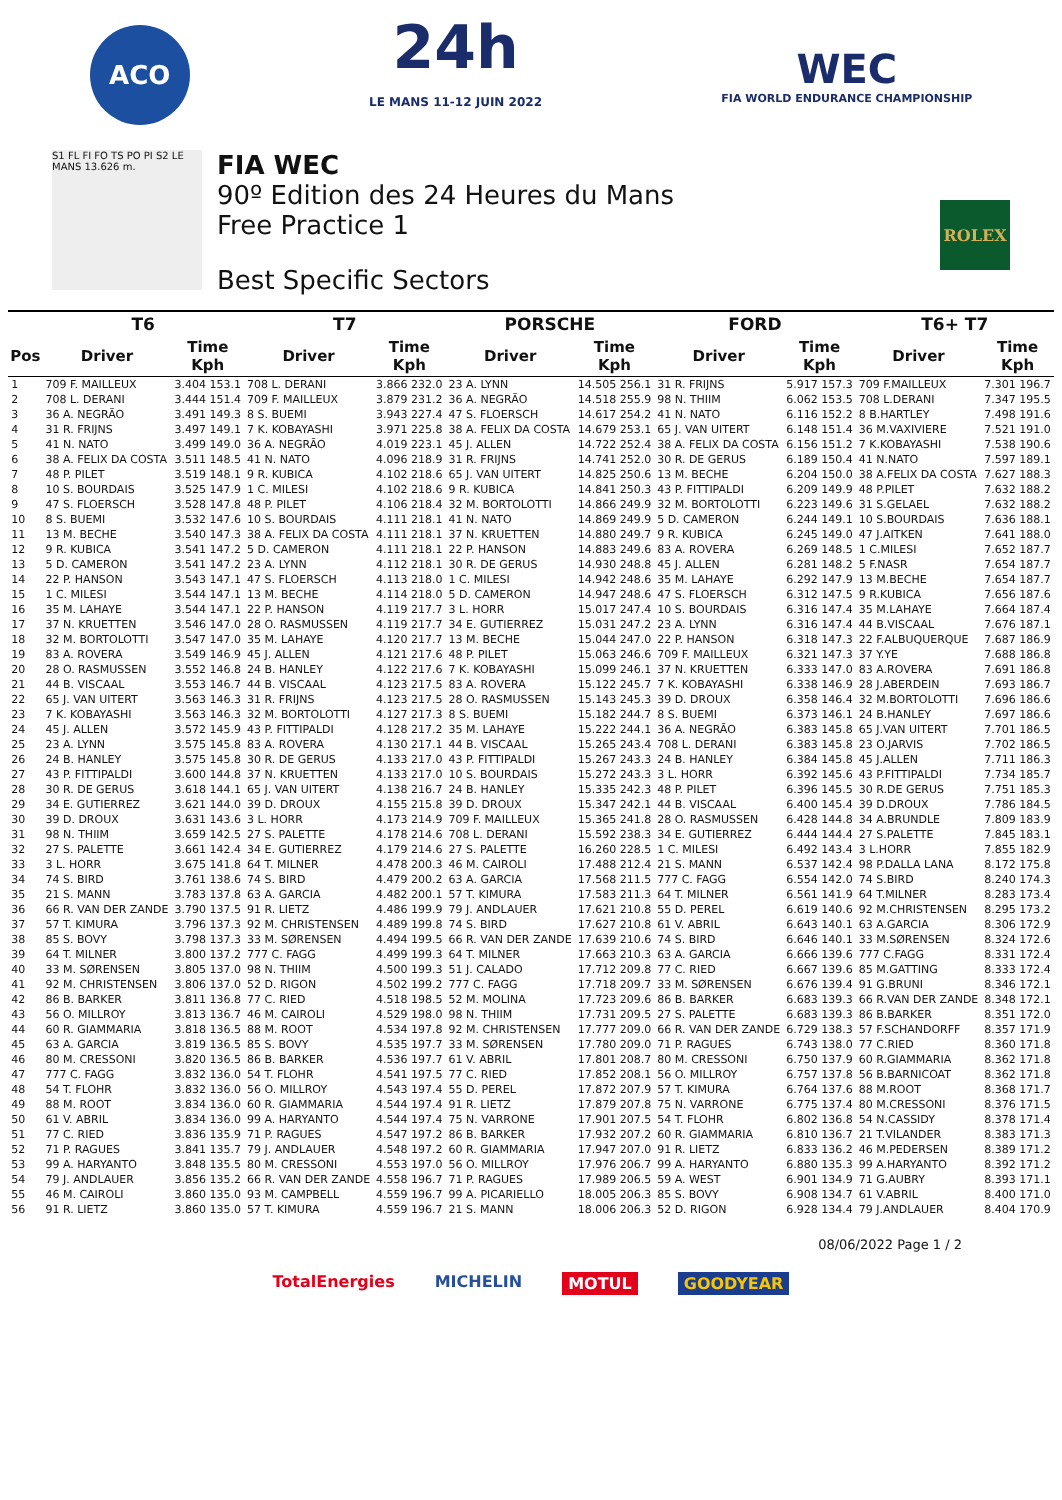ACO
24h
LE MANS 11-12 JUIN 2022
WEC
FIA WORLD ENDURANCE CHAMPIONSHIP
S1 FL FI FO TS PO PI S2 LE MANS 13.626 m.
FIA WEC
90º Edition des 24 Heures du Mans
Free Practice 1
Best Specific Sectors
ROLEX
| | T6 | | T7 | | PORSCHE | | FORD | | T6+ T7 | |
| --- | --- | --- | --- | --- | --- | --- | --- | --- | --- | --- |
| Pos | Driver | Time Kph | Driver | Time Kph | Driver | Time Kph | Driver | Time Kph | Driver | Time Kph |
| 1 | 709 F. MAILLEUX | 3.404 153.1 | 708 L. DERANI | 3.866 232.0 | 23 A. LYNN | 14.505 256.1 | 31 R. FRIJNS | 5.917 157.3 | 709 F.MAILLEUX | 7.301 196.7 |
| 2 | 708 L. DERANI | 3.444 151.4 | 709 F. MAILLEUX | 3.879 231.2 | 36 A. NEGRÃO | 14.518 255.9 | 98 N. THIIM | 6.062 153.5 | 708 L.DERANI | 7.347 195.5 |
| 3 | 36 A. NEGRÃO | 3.491 149.3 | 8 S. BUEMI | 3.943 227.4 | 47 S. FLOERSCH | 14.617 254.2 | 41 N. NATO | 6.116 152.2 | 8 B.HARTLEY | 7.498 191.6 |
| 4 | 31 R. FRIJNS | 3.497 149.1 | 7 K. KOBAYASHI | 3.971 225.8 | 38 A. FELIX DA COSTA | 14.679 253.1 | 65 J. VAN UITERT | 6.148 151.4 | 36 M.VAXIVIERE | 7.521 191.0 |
| 5 | 41 N. NATO | 3.499 149.0 | 36 A. NEGRÃO | 4.019 223.1 | 45 J. ALLEN | 14.722 252.4 | 38 A. FELIX DA COSTA | 6.156 151.2 | 7 K.KOBAYASHI | 7.538 190.6 |
| 6 | 38 A. FELIX DA COSTA | 3.511 148.5 | 41 N. NATO | 4.096 218.9 | 31 R. FRIJNS | 14.741 252.0 | 30 R. DE GERUS | 6.189 150.4 | 41 N.NATO | 7.597 189.1 |
| 7 | 48 P. PILET | 3.519 148.1 | 9 R. KUBICA | 4.102 218.6 | 65 J. VAN UITERT | 14.825 250.6 | 13 M. BECHE | 6.204 150.0 | 38 A.FELIX DA COSTA | 7.627 188.3 |
| 8 | 10 S. BOURDAIS | 3.525 147.9 | 1 C. MILESI | 4.102 218.6 | 9 R. KUBICA | 14.841 250.3 | 43 P. FITTIPALDI | 6.209 149.9 | 48 P.PILET | 7.632 188.2 |
| 9 | 47 S. FLOERSCH | 3.528 147.8 | 48 P. PILET | 4.106 218.4 | 32 M. BORTOLOTTI | 14.866 249.9 | 32 M. BORTOLOTTI | 6.223 149.6 | 31 S.GELAEL | 7.632 188.2 |
| 10 | 8 S. BUEMI | 3.532 147.6 | 10 S. BOURDAIS | 4.111 218.1 | 41 N. NATO | 14.869 249.9 | 5 D. CAMERON | 6.244 149.1 | 10 S.BOURDAIS | 7.636 188.1 |
| 11 | 13 M. BECHE | 3.540 147.3 | 38 A. FELIX DA COSTA | 4.111 218.1 | 37 N. KRUETTEN | 14.880 249.7 | 9 R. KUBICA | 6.245 149.0 | 47 J.AITKEN | 7.641 188.0 |
| 12 | 9 R. KUBICA | 3.541 147.2 | 5 D. CAMERON | 4.111 218.1 | 22 P. HANSON | 14.883 249.6 | 83 A. ROVERA | 6.269 148.5 | 1 C.MILESI | 7.652 187.7 |
| 13 | 5 D. CAMERON | 3.541 147.2 | 23 A. LYNN | 4.112 218.1 | 30 R. DE GERUS | 14.930 248.8 | 45 J. ALLEN | 6.281 148.2 | 5 F.NASR | 7.654 187.7 |
| 14 | 22 P. HANSON | 3.543 147.1 | 47 S. FLOERSCH | 4.113 218.0 | 1 C. MILESI | 14.942 248.6 | 35 M. LAHAYE | 6.292 147.9 | 13 M.BECHE | 7.654 187.7 |
| 15 | 1 C. MILESI | 3.544 147.1 | 13 M. BECHE | 4.114 218.0 | 5 D. CAMERON | 14.947 248.6 | 47 S. FLOERSCH | 6.312 147.5 | 9 R.KUBICA | 7.656 187.6 |
| 16 | 35 M. LAHAYE | 3.544 147.1 | 22 P. HANSON | 4.119 217.7 | 3 L. HORR | 15.017 247.4 | 10 S. BOURDAIS | 6.316 147.4 | 35 M.LAHAYE | 7.664 187.4 |
| 17 | 37 N. KRUETTEN | 3.546 147.0 | 28 O. RASMUSSEN | 4.119 217.7 | 34 E. GUTIERREZ | 15.031 247.2 | 23 A. LYNN | 6.316 147.4 | 44 B.VISCAAL | 7.676 187.1 |
| 18 | 32 M. BORTOLOTTI | 3.547 147.0 | 35 M. LAHAYE | 4.120 217.7 | 13 M. BECHE | 15.044 247.0 | 22 P. HANSON | 6.318 147.3 | 22 F.ALBUQUERQUE | 7.687 186.9 |
| 19 | 83 A. ROVERA | 3.549 146.9 | 45 J. ALLEN | 4.121 217.6 | 48 P. PILET | 15.063 246.6 | 709 F. MAILLEUX | 6.321 147.3 | 37 Y.YE | 7.688 186.8 |
| 20 | 28 O. RASMUSSEN | 3.552 146.8 | 24 B. HANLEY | 4.122 217.6 | 7 K. KOBAYASHI | 15.099 246.1 | 37 N. KRUETTEN | 6.333 147.0 | 83 A.ROVERA | 7.691 186.8 |
| 21 | 44 B. VISCAAL | 3.553 146.7 | 44 B. VISCAAL | 4.123 217.5 | 83 A. ROVERA | 15.122 245.7 | 7 K. KOBAYASHI | 6.338 146.9 | 28 J.ABERDEIN | 7.693 186.7 |
| 22 | 65 J. VAN UITERT | 3.563 146.3 | 31 R. FRIJNS | 4.123 217.5 | 28 O. RASMUSSEN | 15.143 245.3 | 39 D. DROUX | 6.358 146.4 | 32 M.BORTOLOTTI | 7.696 186.6 |
| 23 | 7 K. KOBAYASHI | 3.563 146.3 | 32 M. BORTOLOTTI | 4.127 217.3 | 8 S. BUEMI | 15.182 244.7 | 8 S. BUEMI | 6.373 146.1 | 24 B.HANLEY | 7.697 186.6 |
| 24 | 45 J. ALLEN | 3.572 145.9 | 43 P. FITTIPALDI | 4.128 217.2 | 35 M. LAHAYE | 15.222 244.1 | 36 A. NEGRÃO | 6.383 145.8 | 65 J.VAN UITERT | 7.701 186.5 |
| 25 | 23 A. LYNN | 3.575 145.8 | 83 A. ROVERA | 4.130 217.1 | 44 B. VISCAAL | 15.265 243.4 | 708 L. DERANI | 6.383 145.8 | 23 O.JARVIS | 7.702 186.5 |
| 26 | 24 B. HANLEY | 3.575 145.8 | 30 R. DE GERUS | 4.133 217.0 | 43 P. FITTIPALDI | 15.267 243.3 | 24 B. HANLEY | 6.384 145.8 | 45 J.ALLEN | 7.711 186.3 |
| 27 | 43 P. FITTIPALDI | 3.600 144.8 | 37 N. KRUETTEN | 4.133 217.0 | 10 S. BOURDAIS | 15.272 243.3 | 3 L. HORR | 6.392 145.6 | 43 P.FITTIPALDI | 7.734 185.7 |
| 28 | 30 R. DE GERUS | 3.618 144.1 | 65 J. VAN UITERT | 4.138 216.7 | 24 B. HANLEY | 15.335 242.3 | 48 P. PILET | 6.396 145.5 | 30 R.DE GERUS | 7.751 185.3 |
| 29 | 34 E. GUTIERREZ | 3.621 144.0 | 39 D. DROUX | 4.155 215.8 | 39 D. DROUX | 15.347 242.1 | 44 B. VISCAAL | 6.400 145.4 | 39 D.DROUX | 7.786 184.5 |
| 30 | 39 D. DROUX | 3.631 143.6 | 3 L. HORR | 4.173 214.9 | 709 F. MAILLEUX | 15.365 241.8 | 28 O. RASMUSSEN | 6.428 144.8 | 34 A.BRUNDLE | 7.809 183.9 |
| 31 | 98 N. THIIM | 3.659 142.5 | 27 S. PALETTE | 4.178 214.6 | 708 L. DERANI | 15.592 238.3 | 34 E. GUTIERREZ | 6.444 144.4 | 27 S.PALETTE | 7.845 183.1 |
| 32 | 27 S. PALETTE | 3.661 142.4 | 34 E. GUTIERREZ | 4.179 214.6 | 27 S. PALETTE | 16.260 228.5 | 1 C. MILESI | 6.492 143.4 | 3 L.HORR | 7.855 182.9 |
| 33 | 3 L. HORR | 3.675 141.8 | 64 T. MILNER | 4.478 200.3 | 46 M. CAIROLI | 17.488 212.4 | 21 S. MANN | 6.537 142.4 | 98 P.DALLA LANA | 8.172 175.8 |
| 34 | 74 S. BIRD | 3.761 138.6 | 74 S. BIRD | 4.479 200.2 | 63 A. GARCIA | 17.568 211.5 | 777 C. FAGG | 6.554 142.0 | 74 S.BIRD | 8.240 174.3 |
| 35 | 21 S. MANN | 3.783 137.8 | 63 A. GARCIA | 4.482 200.1 | 57 T. KIMURA | 17.583 211.3 | 64 T. MILNER | 6.561 141.9 | 64 T.MILNER | 8.283 173.4 |
| 36 | 66 R. VAN DER ZANDE | 3.790 137.5 | 91 R. LIETZ | 4.486 199.9 | 79 J. ANDLAUER | 17.621 210.8 | 55 D. PEREL | 6.619 140.6 | 92 M.CHRISTENSEN | 8.295 173.2 |
| 37 | 57 T. KIMURA | 3.796 137.3 | 92 M. CHRISTENSEN | 4.489 199.8 | 74 S. BIRD | 17.627 210.8 | 61 V. ABRIL | 6.643 140.1 | 63 A.GARCIA | 8.306 172.9 |
| 38 | 85 S. BOVY | 3.798 137.3 | 33 M. SØRENSEN | 4.494 199.5 | 66 R. VAN DER ZANDE | 17.639 210.6 | 74 S. BIRD | 6.646 140.1 | 33 M.SØRENSEN | 8.324 172.6 |
| 39 | 64 T. MILNER | 3.800 137.2 | 777 C. FAGG | 4.499 199.3 | 64 T. MILNER | 17.663 210.3 | 63 A. GARCIA | 6.666 139.6 | 777 C.FAGG | 8.331 172.4 |
| 40 | 33 M. SØRENSEN | 3.805 137.0 | 98 N. THIIM | 4.500 199.3 | 51 J. CALADO | 17.712 209.8 | 77 C. RIED | 6.667 139.6 | 85 M.GATTING | 8.333 172.4 |
| 41 | 92 M. CHRISTENSEN | 3.806 137.0 | 52 D. RIGON | 4.502 199.2 | 777 C. FAGG | 17.718 209.7 | 33 M. SØRENSEN | 6.676 139.4 | 91 G.BRUNI | 8.346 172.1 |
| 42 | 86 B. BARKER | 3.811 136.8 | 77 C. RIED | 4.518 198.5 | 52 M. MOLINA | 17.723 209.6 | 86 B. BARKER | 6.683 139.3 | 66 R.VAN DER ZANDE | 8.348 172.1 |
| 43 | 56 O. MILLROY | 3.813 136.7 | 46 M. CAIROLI | 4.529 198.0 | 98 N. THIIM | 17.731 209.5 | 27 S. PALETTE | 6.683 139.3 | 86 B.BARKER | 8.351 172.0 |
| 44 | 60 R. GIAMMARIA | 3.818 136.5 | 88 M. ROOT | 4.534 197.8 | 92 M. CHRISTENSEN | 17.777 209.0 | 66 R. VAN DER ZANDE | 6.729 138.3 | 57 F.SCHANDORFF | 8.357 171.9 |
| 45 | 63 A. GARCIA | 3.819 136.5 | 85 S. BOVY | 4.535 197.7 | 33 M. SØRENSEN | 17.780 209.0 | 71 P. RAGUES | 6.743 138.0 | 77 C.RIED | 8.360 171.8 |
| 46 | 80 M. CRESSONI | 3.820 136.5 | 86 B. BARKER | 4.536 197.7 | 61 V. ABRIL | 17.801 208.7 | 80 M. CRESSONI | 6.750 137.9 | 60 R.GIAMMARIA | 8.362 171.8 |
| 47 | 777 C. FAGG | 3.832 136.0 | 54 T. FLOHR | 4.541 197.5 | 77 C. RIED | 17.852 208.1 | 56 O. MILLROY | 6.757 137.8 | 56 B.BARNICOAT | 8.362 171.8 |
| 48 | 54 T. FLOHR | 3.832 136.0 | 56 O. MILLROY | 4.543 197.4 | 55 D. PEREL | 17.872 207.9 | 57 T. KIMURA | 6.764 137.6 | 88 M.ROOT | 8.368 171.7 |
| 49 | 88 M. ROOT | 3.834 136.0 | 60 R. GIAMMARIA | 4.544 197.4 | 91 R. LIETZ | 17.879 207.8 | 75 N. VARRONE | 6.775 137.4 | 80 M.CRESSONI | 8.376 171.5 |
| 50 | 61 V. ABRIL | 3.834 136.0 | 99 A. HARYANTO | 4.544 197.4 | 75 N. VARRONE | 17.901 207.5 | 54 T. FLOHR | 6.802 136.8 | 54 N.CASSIDY | 8.378 171.4 |
| 51 | 77 C. RIED | 3.836 135.9 | 71 P. RAGUES | 4.547 197.2 | 86 B. BARKER | 17.932 207.2 | 60 R. GIAMMARIA | 6.810 136.7 | 21 T.VILANDER | 8.383 171.3 |
| 52 | 71 P. RAGUES | 3.841 135.7 | 79 J. ANDLAUER | 4.548 197.2 | 60 R. GIAMMARIA | 17.947 207.0 | 91 R. LIETZ | 6.833 136.2 | 46 M.PEDERSEN | 8.389 171.2 |
| 53 | 99 A. HARYANTO | 3.848 135.5 | 80 M. CRESSONI | 4.553 197.0 | 56 O. MILLROY | 17.976 206.7 | 99 A. HARYANTO | 6.880 135.3 | 99 A.HARYANTO | 8.392 171.2 |
| 54 | 79 J. ANDLAUER | 3.856 135.2 | 66 R. VAN DER ZANDE | 4.558 196.7 | 71 P. RAGUES | 17.989 206.5 | 59 A. WEST | 6.901 134.9 | 71 G.AUBRY | 8.393 171.1 |
| 55 | 46 M. CAIROLI | 3.860 135.0 | 93 M. CAMPBELL | 4.559 196.7 | 99 A. PICARIELLO | 18.005 206.3 | 85 S. BOVY | 6.908 134.7 | 61 V.ABRIL | 8.400 171.0 |
| 56 | 91 R. LIETZ | 3.860 135.0 | 57 T. KIMURA | 4.559 196.7 | 21 S. MANN | 18.006 206.3 | 52 D. RIGON | 6.928 134.4 | 79 J.ANDLAUER | 8.404 170.9 |
08/06/2022 Page 1 / 2
TotalEnergies MICHELIN MOTUL GOODYEAR